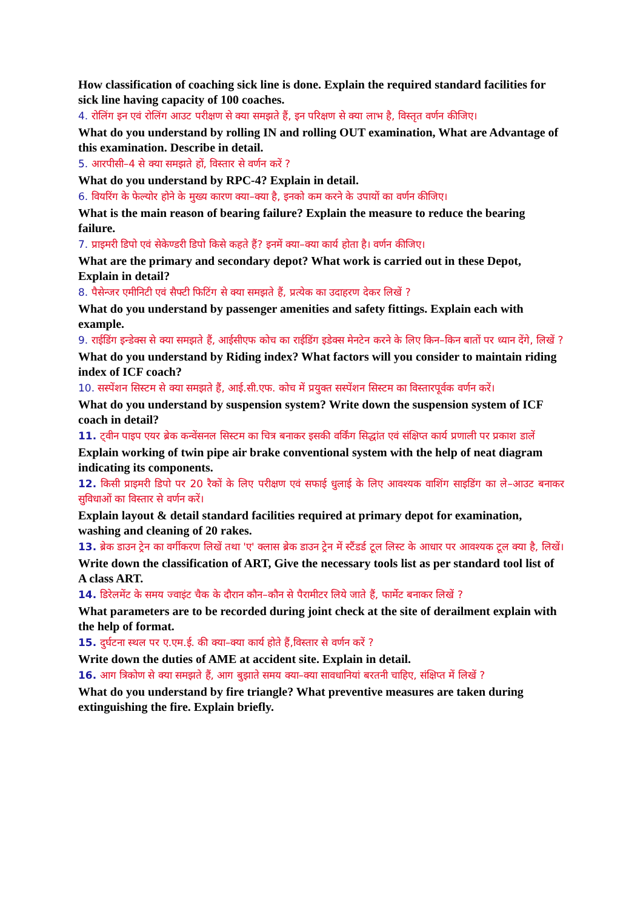How classification of coaching sick line is done. Explain the required standard facilities for sick line having capacity of 100 coaches.
4. रोलिंग इन एवं रोलिंग आउट परीक्षण से क्या समझते हैं, इन परिक्षण से क्या लाभ है, विस्तृत वर्णन कीजिए।
What do you understand by rolling IN and rolling OUT examination, What are Advantage of this examination. Describe in detail.
5. आरपीसी–4 से क्या समझते हों, विस्तार से वर्णन करें ?
What do you understand by RPC-4? Explain in detail.
6. वियरिंग के फेल्योर होने के मुख्य कारण क्या–क्या है, इनको कम करने के उपायों का वर्णन कीजिए।
What is the main reason of bearing failure? Explain the measure to reduce the bearing failure.
7. प्राइमरी डिपो एवं सेकेण्डरी डिपो किसे कहते हैं? इनमें क्या–क्या कार्य होता है। वर्णन कीजिए।
What are the primary and secondary depot? What work is carried out in these Depot, Explain in detail?
8. पैसेन्जर एमीनिटी एवं सैफ्टी फिटिंग से क्या समझते हैं, प्रत्येक का उदाहरण देकर लिखें ?
What do you understand by passenger amenities and safety fittings. Explain each with example.
9. राईडिंग इन्डेक्स से क्या समझते हैं, आईसीएफ कोच का राईडिंग इडेक्स मेनटेन करने के लिए किन–किन बातों पर ध्यान देंगे, लिखें ?
What do you understand by Riding index? What factors will you consider to maintain riding index of ICF coach?
10. सस्पेंशन सिस्टम से क्या समझते हैं, आई.सी.एफ. कोच में प्रयुक्त सस्पेंशन सिस्टम का विस्तारपूर्वक वर्णन करें।
What do you understand by suspension system? Write down the suspension system of ICF coach in detail?
11. ट्वीन पाइप एयर ब्रेक कन्वेंसनल सिस्टम का चित्र बनाकर इसकी वर्किंग सिद्धांत एवं संक्षिप्त कार्य प्रणाली पर प्रकाश डालें
Explain working of twin pipe air brake conventional system with the help of neat diagram indicating its components.
12. किसी प्राइमरी डिपो पर 20 रैकों के लिए परीक्षण एवं सफाई धुलाई के लिए आवश्यक वाशिंग साइडिंग का ले–आउट बनाकर सुविधाओं का विस्तार से वर्णन करें।
Explain layout & detail standard facilities required at primary depot for examination, washing and cleaning of 20 rakes.
13. ब्रेक डाउन ट्रेन का वर्गीकरण लिखें तथा 'ए' क्लास ब्रेक डाउन ट्रेन में स्टैंडर्ड टूल लिस्ट के आधार पर आवश्यक टूल क्या है, लिखें।
Write down the classification of ART, Give the necessary tools list as per standard tool list of A class ART.
14. डिरेलमेंट के समय ज्वाइंट चैक के दौरान कौन–कौन से पैरामीटर लिये जाते हैं, फार्मेट बनाकर लिखें ?
What parameters are to be recorded during joint check at the site of derailment explain with the help of format.
15. दुर्घटना स्थल पर ए.एम.ई. की क्या–क्या कार्य होते हैं,विस्तार से वर्णन करें ?
Write down the duties of AME at accident site. Explain in detail.
16. आग त्रिकोण से क्या समझते हैं, आग बुझाते समय क्या–क्या सावधानियां बरतनी चाहिए, संक्षिप्त में लिखें ?
What do you understand by fire triangle? What preventive measures are taken during extinguishing the fire. Explain briefly.